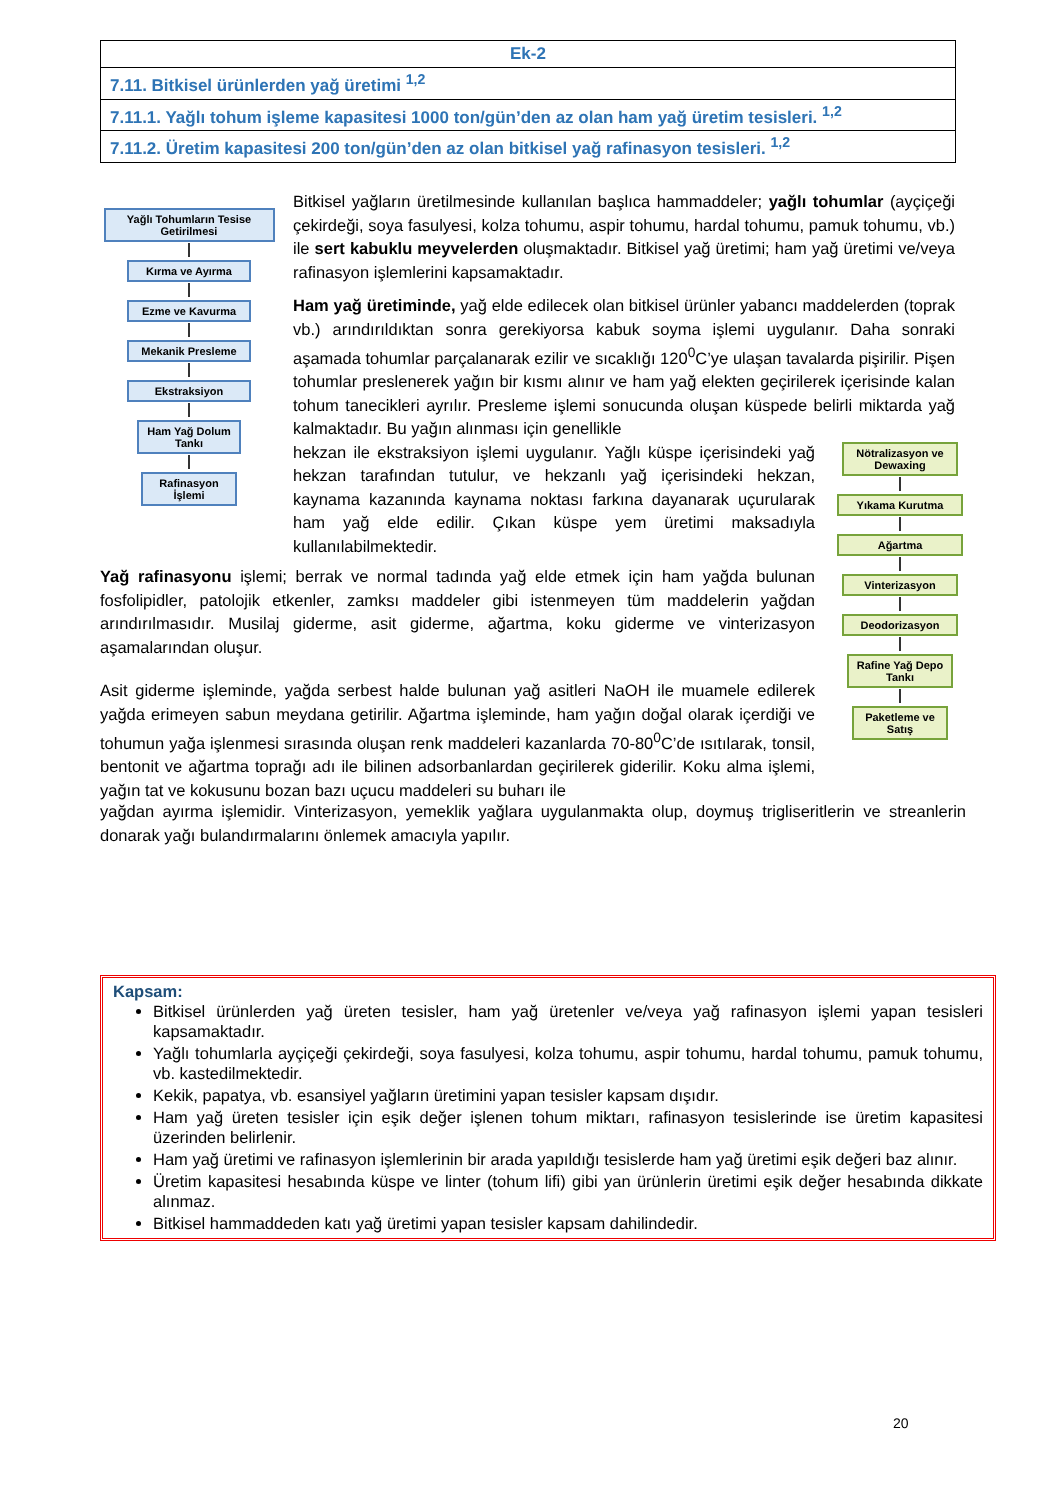| Ek-2 |
| 7.11. Bitkisel ürünlerden yağ üretimi <sup>1,2</sup> |
| 7.11.1. Yağlı tohum işleme kapasitesi 1000 ton/gün’den az olan ham yağ üretim tesisleri. <sup>1,2</sup> |
| 7.11.2. Üretim kapasitesi 200 ton/gün’den az olan bitkisel yağ rafinasyon tesisleri. <sup>1,2</sup> |
Yağlı Tohumların Tesise Getirilmesi
Kırma ve Ayırma
Ezme ve Kavurma
Mekanik Presleme
Ekstraksiyon
Ham Yağ Dolum Tankı
Rafinasyon İşlemi
Nötralizasyon ve Dewaxing
Yıkama Kurutma
Ağartma
Vinterizasyon
Deodorizasyon
Rafine Yağ Depo Tankı
Paketleme ve Satış
Bitkisel yağların üretilmesinde kullanılan başlıca hammaddeler; yağlı tohumlar (ayçiçeği çekirdeği, soya fasulyesi, kolza tohumu, aspir tohumu, hardal tohumu, pamuk tohumu, vb.) ile sert kabuklu meyvelerden oluşmaktadır. Bitkisel yağ üretimi; ham yağ üretimi ve/veya rafinasyon işlemlerini kapsamaktadır.
Ham yağ üretiminde, yağ elde edilecek olan bitkisel ürünler yabancı maddelerden (toprak vb.) arındırıldıktan sonra gerekiyorsa kabuk soyma işlemi uygulanır. Daha sonraki aşamada tohumlar parçalanarak ezilir ve sıcaklığı 120<sup>0</sup>C’ye ulaşan tavalarda pişirilir. Pişen tohumlar preslenerek yağın bir kısmı alınır ve ham yağ elekten geçirilerek içerisinde kalan tohum tanecikleri ayrılır. Presleme işlemi sonucunda oluşan küspede belirli miktarda yağ kalmaktadır. Bu yağın alınması için genellikle
hekzan ile ekstraksiyon işlemi uygulanır. Yağlı küspe içerisindeki yağ hekzan tarafından tutulur, ve hekzanlı yağ içerisindeki hekzan, kaynama kazanında kaynama noktası farkına dayanarak uçurularak ham yağ elde edilir. Çıkan küspe yem üretimi maksadıyla kullanılabilmektedir.
Yağ rafinasyonu işlemi; berrak ve normal tadında yağ elde etmek için ham yağda bulunan fosfolipidler, patolojik etkenler, zamksı maddeler gibi istenmeyen tüm maddelerin yağdan arındırılmasıdır. Musilaj giderme, asit giderme, ağartma, koku giderme ve vinterizasyon aşamalarından oluşur.
Asit giderme işleminde, yağda serbest halde bulunan yağ asitleri NaOH ile muamele edilerek yağda erimeyen sabun meydana getirilir. Ağartma işleminde, ham yağın doğal olarak içerdiği ve tohumun yağa işlenmesi sırasında oluşan renk maddeleri kazanlarda 70-80<sup>0</sup>C’de ısıtılarak, tonsil, bentonit ve ağartma toprağı adı ile bilinen adsorbanlardan geçirilerek giderilir. Koku alma işlemi, yağın tat ve kokusunu bozan bazı uçucu maddeleri su buharı ile
yağdan ayırma işlemidir. Vinterizasyon, yemeklik yağlara uygulanmakta olup, doymuş trigliseritlerin ve streanlerin donarak yağı bulandırmalarını önlemek amacıyla yapılır.
Kapsam:
Bitkisel ürünlerden yağ üreten tesisler, ham yağ üretenler ve/veya yağ rafinasyon işlemi yapan tesisleri kapsamaktadır.
Yağlı tohumlarla ayçiçeği çekirdeği, soya fasulyesi, kolza tohumu, aspir tohumu, hardal tohumu, pamuk tohumu, vb. kastedilmektedir.
Kekik, papatya, vb. esansiyel yağların üretimini yapan tesisler kapsam dışıdır.
Ham yağ üreten tesisler için eşik değer işlenen tohum miktarı, rafinasyon tesislerinde ise üretim kapasitesi üzerinden belirlenir.
Ham yağ üretimi ve rafinasyon işlemlerinin bir arada yapıldığı tesislerde ham yağ üretimi eşik değeri baz alınır.
Üretim kapasitesi hesabında küspe ve linter (tohum lifi) gibi yan ürünlerin üretimi eşik değer hesabında dikkate alınmaz.
Bitkisel hammaddeden katı yağ üretimi yapan tesisler kapsam dahilindedir.
20